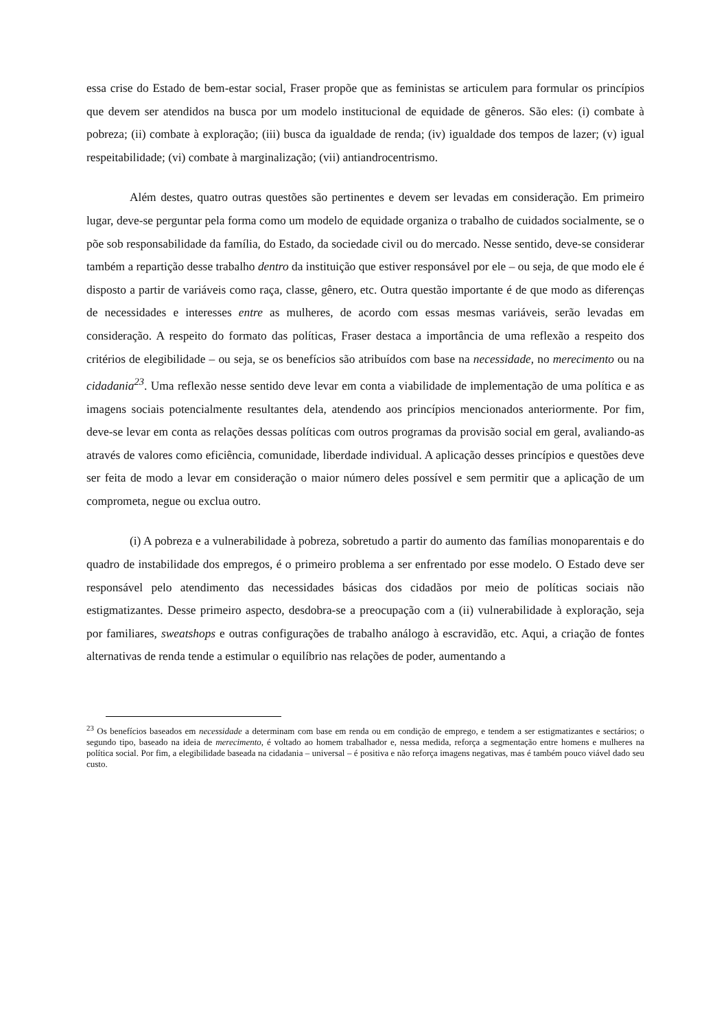essa crise do Estado de bem-estar social, Fraser propõe que as feministas se articulem para formular os princípios que devem ser atendidos na busca por um modelo institucional de equidade de gêneros. São eles: (i) combate à pobreza; (ii) combate à exploração; (iii) busca da igualdade de renda; (iv) igualdade dos tempos de lazer; (v) igual respeitabilidade; (vi) combate à marginalização; (vii) antiandrocentrismo.
Além destes, quatro outras questões são pertinentes e devem ser levadas em consideração. Em primeiro lugar, deve-se perguntar pela forma como um modelo de equidade organiza o trabalho de cuidados socialmente, se o põe sob responsabilidade da família, do Estado, da sociedade civil ou do mercado. Nesse sentido, deve-se considerar também a repartição desse trabalho dentro da instituição que estiver responsável por ele – ou seja, de que modo ele é disposto a partir de variáveis como raça, classe, gênero, etc. Outra questão importante é de que modo as diferenças de necessidades e interesses entre as mulheres, de acordo com essas mesmas variáveis, serão levadas em consideração. A respeito do formato das políticas, Fraser destaca a importância de uma reflexão a respeito dos critérios de elegibilidade – ou seja, se os benefícios são atribuídos com base na necessidade, no merecimento ou na cidadania<sup>23</sup>. Uma reflexão nesse sentido deve levar em conta a viabilidade de implementação de uma política e as imagens sociais potencialmente resultantes dela, atendendo aos princípios mencionados anteriormente. Por fim, deve-se levar em conta as relações dessas políticas com outros programas da provisão social em geral, avaliando-as através de valores como eficiência, comunidade, liberdade individual. A aplicação desses princípios e questões deve ser feita de modo a levar em consideração o maior número deles possível e sem permitir que a aplicação de um comprometa, negue ou exclua outro.
(i) A pobreza e a vulnerabilidade à pobreza, sobretudo a partir do aumento das famílias monoparentais e do quadro de instabilidade dos empregos, é o primeiro problema a ser enfrentado por esse modelo. O Estado deve ser responsável pelo atendimento das necessidades básicas dos cidadãos por meio de políticas sociais não estigmatizantes. Desse primeiro aspecto, desdobra-se a preocupação com a (ii) vulnerabilidade à exploração, seja por familiares, sweatshops e outras configurações de trabalho análogo à escravidão, etc. Aqui, a criação de fontes alternativas de renda tende a estimular o equilíbrio nas relações de poder, aumentando a
<sup>23</sup> Os benefícios baseados em necessidade a determinam com base em renda ou em condição de emprego, e tendem a ser estigmatizantes e sectários; o segundo tipo, baseado na ideia de merecimento, é voltado ao homem trabalhador e, nessa medida, reforça a segmentação entre homens e mulheres na política social. Por fim, a elegibilidade baseada na cidadania – universal – é positiva e não reforça imagens negativas, mas é também pouco viável dado seu custo.